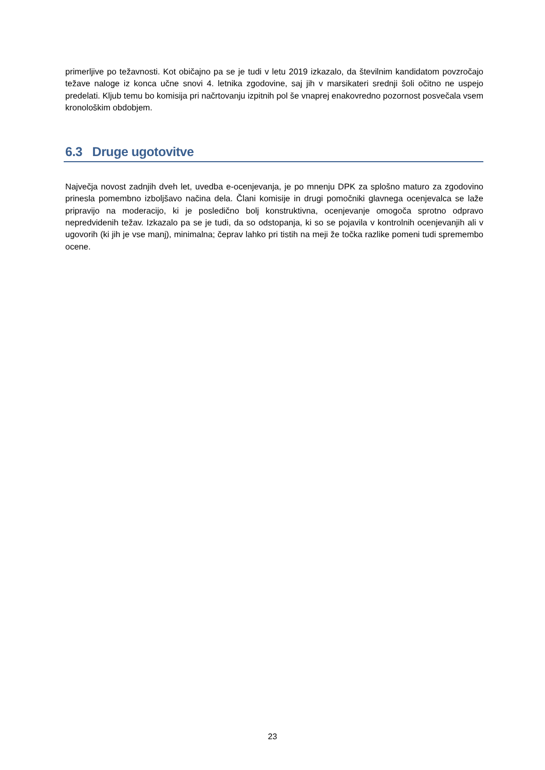primerljive po težavnosti. Kot običajno pa se je tudi v letu 2019 izkazalo, da številnim kandidatom povzročajo težave naloge iz konca učne snovi 4. letnika zgodovine, saj jih v marsikateri srednji šoli očitno ne uspejo predelati. Kljub temu bo komisija pri načrtovanju izpitnih pol še vnaprej enakovredno pozornost posvečala vsem kronološkim obdobjem.
6.3 Druge ugotovitve
Največja novost zadnjih dveh let, uvedba e-ocenjevanja, je po mnenju DPK za splošno maturo za zgodovino prinesla pomembno izboljšavo načina dela. Člani komisije in drugi pomočniki glavnega ocenjevalca se laže pripravijo na moderacijo, ki je posledično bolj konstruktivna, ocenjevanje omogoča sprotno odpravo nepredvidenih težav. Izkazalo pa se je tudi, da so odstopanja, ki so se pojavila v kontrolnih ocenjevanjih ali v ugovorih (ki jih je vse manj), minimalna; čeprav lahko pri tistih na meji že točka razlike pomeni tudi spremembo ocene.
23